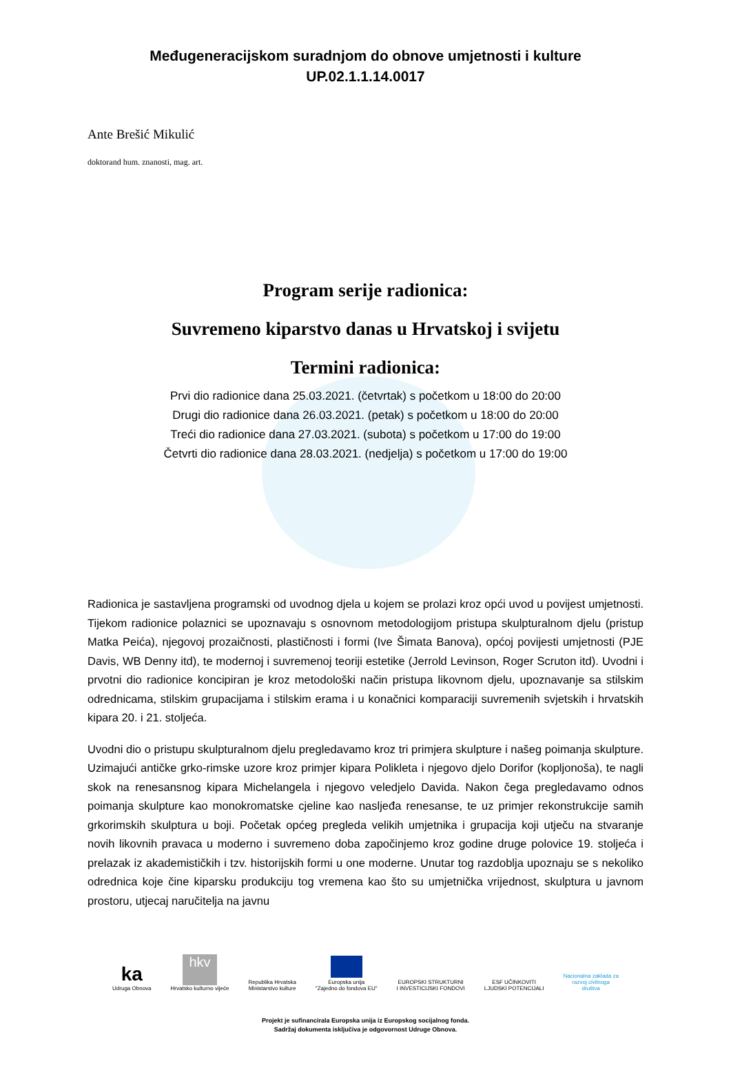Međugeneracijskom suradnjom do obnove umjetnosti i kulture
UP.02.1.1.14.0017
Ante Brešić Mikulić
doktorand hum. znanosti, mag. art.
Program serije radionica:
Suvremeno kiparstvo danas u Hrvatskoj i svijetu
Termini radionica:
Prvi dio radionice dana 25.03.2021. (četvrtak) s početkom u 18:00 do 20:00
Drugi dio radionice dana 26.03.2021. (petak) s početkom u 18:00 do 20:00
Treći dio radionice dana 27.03.2021. (subota) s početkom u 17:00 do 19:00
Četvrti dio radionice dana 28.03.2021. (nedjelja) s početkom u 17:00 do 19:00
Radionica je sastavljena programski od uvodnog djela u kojem se prolazi kroz opći uvod u povijest umjetnosti. Tijekom radionice polaznici se upoznavaju s osnovnom metodologijom pristupa skulpturalnom djelu (pristup Matka Peića), njegovoj prozaičnosti, plastičnosti i formi (Ive Šimata Banova), općoj povijesti umjetnosti (PJE Davis, WB Denny itd), te modernoj i suvremenoj teoriji estetike (Jerrold Levinson, Roger Scruton itd). Uvodni i prvotni dio radionice koncipiran je kroz metodološki način pristupa likovnom djelu, upoznavanje sa stilskim odrednicama, stilskim grupacijama i stilskim erama i u konačnici komparaciji suvremenih svjetskih i hrvatskih kipara 20. i 21. stoljeća.
Uvodni dio o pristupu skulpturalnom djelu pregledavamo kroz tri primjera skulpture i našeg poimanja skulpture. Uzimajući antičke grko-rimske uzore kroz primjer kipara Polikleta i njegovo djelo Dorifor (kopljonoša), te nagli skok na renesansnog kipara Michelangela i njegovo veledjelo Davida. Nakon čega pregledavamo odnos poimanja skulpture kao monokromatske cjeline kao nasljeđa renesanse, te uz primjer rekonstrukcije samih grkorimskih skulptura u boji. Početak općeg pregleda velikih umjetnika i grupacija koji utječu na stvaranje novih likovnih pravaca u moderno i suvremeno doba započinjemo kroz godine druge polovice 19. stoljeća i prelazak iz akademističkih i tzv. historijskih formi u one moderne. Unutar tog razdoblja upoznaju se s nekoliko odrednica koje čine kiparsku produkciju tog vremena kao što su umjetnička vrijednost, skulptura u javnom prostoru, utjecaj naručitelja na javnu
ka
Udruga Obnova
hkv
Hrvatsko kulturno vijeće
Republika Hrvatska
Ministarstvo kulture
Europska unija
"Zajedno do fondova EU"
EUROPSKI STRUKTURNI
I INVESTICIJSKI FONDOVI
ESF UČINKOVITI
LJUDSKI POTENCIJALI
Nacionalna zaklada za
razvoj civilnoga
društva
Projekt je sufinancirala Europska unija iz Europskog socijalnog fonda.
Sadržaj dokumenta isključiva je odgovornost Udruge Obnova.